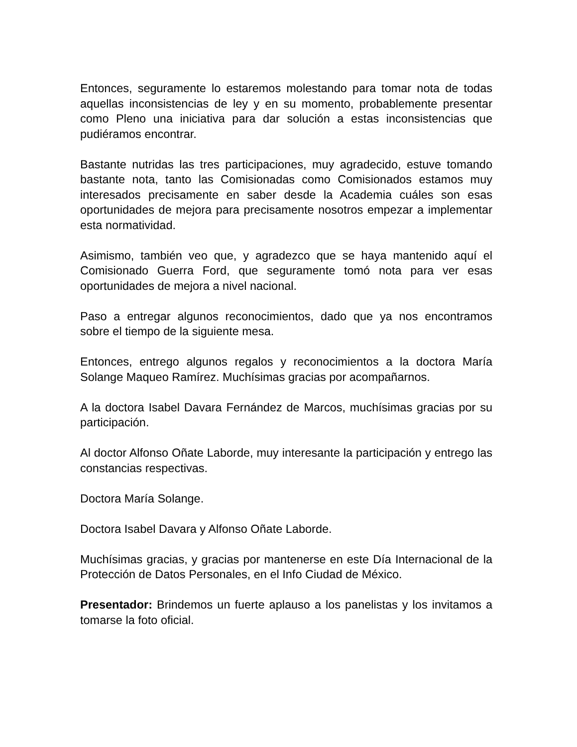Entonces, seguramente lo estaremos molestando para tomar nota de todas aquellas inconsistencias de ley y en su momento, probablemente presentar como Pleno una iniciativa para dar solución a estas inconsistencias que pudiéramos encontrar.
Bastante nutridas las tres participaciones, muy agradecido, estuve tomando bastante nota, tanto las Comisionadas como Comisionados estamos muy interesados precisamente en saber desde la Academia cuáles son esas oportunidades de mejora para precisamente nosotros empezar a implementar esta normatividad.
Asimismo, también veo que, y agradezco que se haya mantenido aquí el Comisionado Guerra Ford, que seguramente tomó nota para ver esas oportunidades de mejora a nivel nacional.
Paso a entregar algunos reconocimientos, dado que ya nos encontramos sobre el tiempo de la siguiente mesa.
Entonces, entrego algunos regalos y reconocimientos a la doctora María Solange Maqueo Ramírez. Muchísimas gracias por acompañarnos.
A la doctora Isabel Davara Fernández de Marcos, muchísimas gracias por su participación.
Al doctor Alfonso Oñate Laborde, muy interesante la participación y entrego las constancias respectivas.
Doctora María Solange.
Doctora Isabel Davara y Alfonso Oñate Laborde.
Muchísimas gracias, y gracias por mantenerse en este Día Internacional de la Protección de Datos Personales, en el Info Ciudad de México.
Presentador: Brindemos un fuerte aplauso a los panelistas y los invitamos a tomarse la foto oficial.